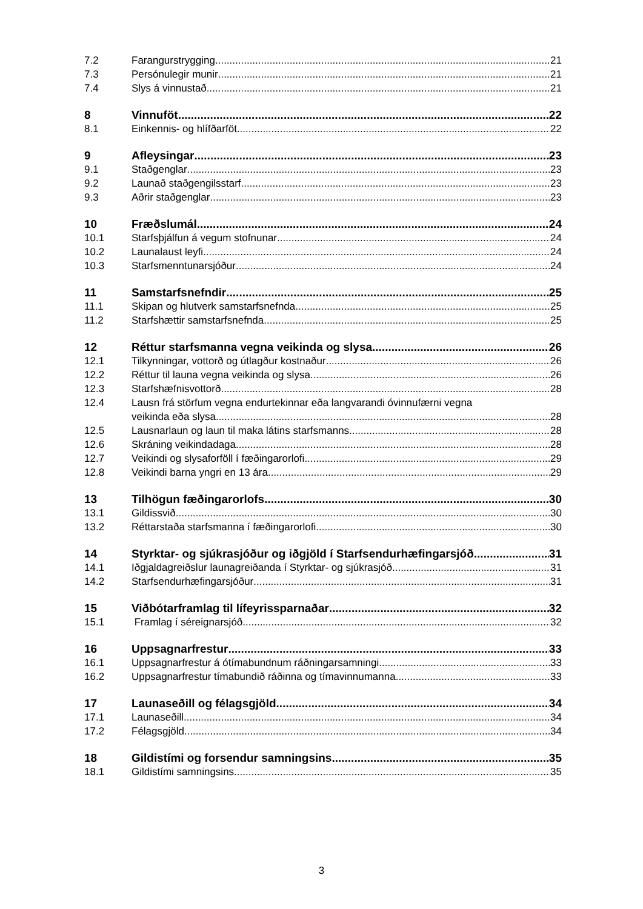7.2 Farangurstrygging 21
7.3 Persónulegir munir 21
7.4 Slys á vinnustað 21
8 Vinnuföt 22
8.1 Einkennis- og hlífðarföt 22
9 Afleysingar 23
9.1 Staðgenglar 23
9.2 Launað staðgengilsstarf 23
9.3 Aðrir staðgenglar 23
10 Fræðslumál 24
10.1 Starfsþjálfun á vegum stofnunar 24
10.2 Launalaust leyfi 24
10.3 Starfsmenntunarsjóður 24
11 Samstarfsnefndir 25
11.1 Skipan og hlutverk samstarfsnefnda 25
11.2 Starfshættir samstarfsnefnda 25
12 Réttur starfsmanna vegna veikinda og slysa 26
12.1 Tilkynningar, vottorð og útlagður kostnaður 26
12.2 Réttur til launa vegna veikinda og slysa 26
12.3 Starfshæfnisvottorð 28
12.4 Lausn frá störfum vegna endurtekinnar eða langvarandi óvinnufærni vegna
veikinda eða slysa 28
12.5 Lausnarlaun og laun til maka látins starfsmanns 28
12.6 Skráning veikindadaga 28
12.7 Veikindi og slysaforföll í fæðingarorlofi 29
12.8 Veikindi barna yngri en 13 ára 29
13 Tilhögun fæðingarorlofs 30
13.1 Gildissvið 30
13.2 Réttarstaða starfsmanna í fæðingarorlofi 30
14 Styrktar- og sjúkrasjóður og iðgjöld í Starfsendurhæfingarsjóð 31
14.1 Iðgjaldagreiðslur launagreiðanda í Styrktar- og sjúkrasjóð 31
14.2 Starfsendurhæfingarsjóður 31
15 Viðbótarframlag til lífeyrissparnaðar 32
15.1 Framlag í séreignarsjóð 32
16 Uppsagnarfrestur 33
16.1 Uppsagnarfrestur á ótímabundnum ráðningarsamningi 33
16.2 Uppsagnarfrestur tímabundið ráðinna og tímavinnumanna 33
17 Launaseðill og félagsgjöld 34
17.1 Launaseðill 34
17.2 Félagsgjöld 34
18 Gildistími og forsendur samningsins 35
18.1 Gildistími samningsins 35
3